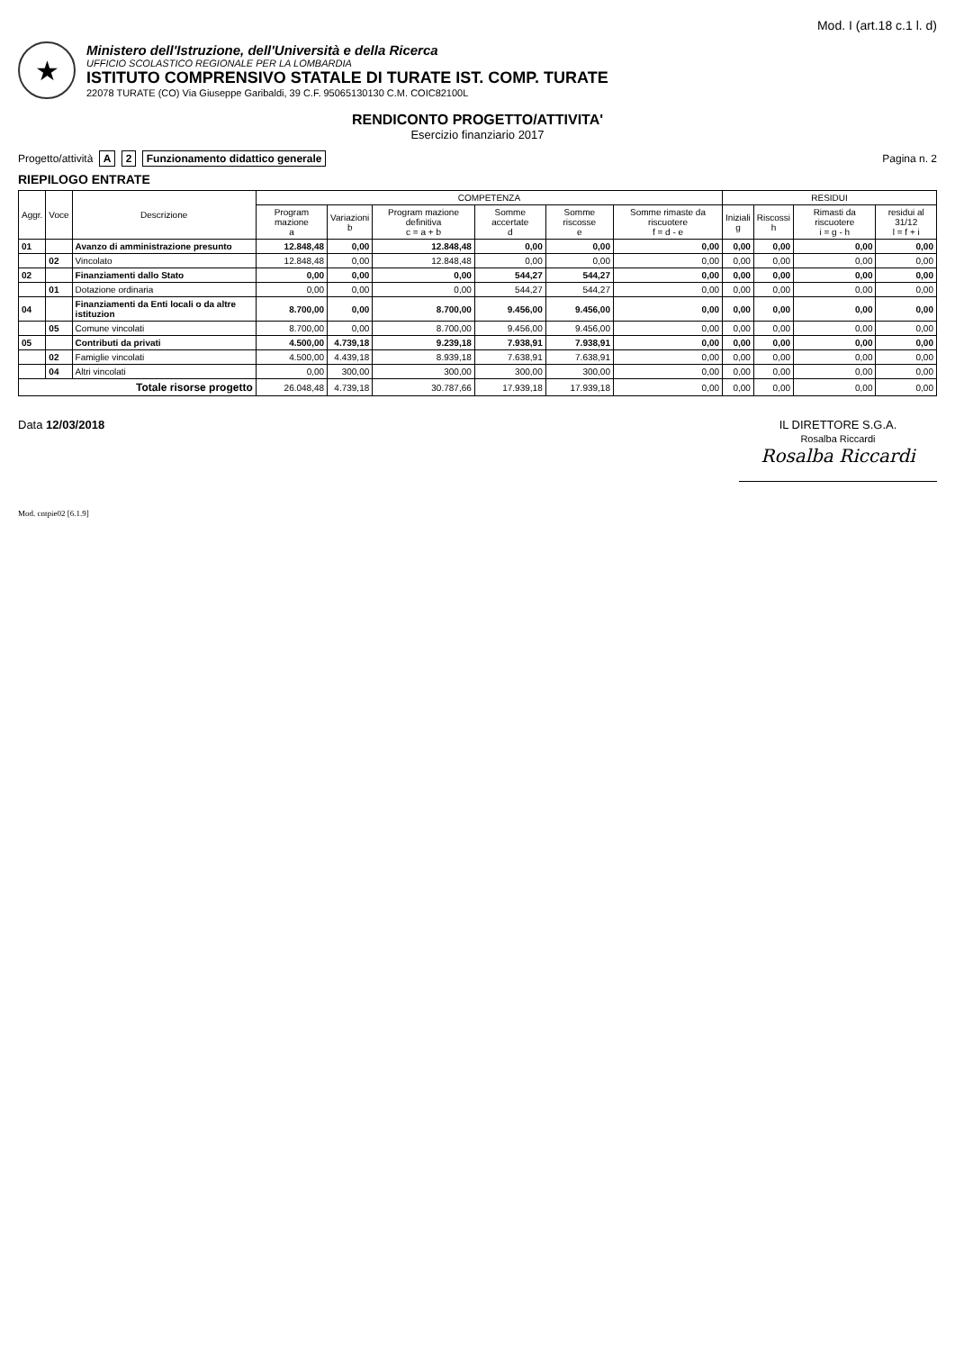Mod. I (art.18 c.1 l. d)
★
Ministero dell'Istruzione, dell'Università e della Ricerca
UFFICIO SCOLASTICO REGIONALE PER LA LOMBARDIA
ISTITUTO COMPRENSIVO STATALE DI TURATE IST. COMP. TURATE
22078 TURATE (CO) Via Giuseppe Garibaldi, 39 C.F. 95065130130 C.M. COIC82100L
RENDICONTO PROGETTO/ATTIVITA'
Esercizio finanziario 2017
Progetto/attività A 2 Funzionamento didattico generale
Pagina n. 2
RIEPILOGO ENTRATE
| Aggr. | Voce | Descrizione | COMPETENZA | | | | | | RESIDUI | | | |
| --- | --- | --- | --- | --- | --- | --- | --- | --- | --- | --- | --- | --- |
| | | | Program mazione a | Variazioni b | Program mazione definitiva c = a + b | Somme accertate d | Somme riscosse e | Somme rimaste da riscuotere f = d - e | Iniziali g | Riscossi h | Rimasti da riscuotere i = g - h | residui al 31/12 l = f + i |
| 01 | | Avanzo di amministrazione presunto | 12.848,48 | 0,00 | 12.848,48 | 0,00 | 0,00 | 0,00 | 0,00 | 0,00 | 0,00 | 0,00 |
| | 02 | Vincolato | 12.848,48 | 0,00 | 12.848,48 | 0,00 | 0,00 | 0,00 | 0,00 | 0,00 | 0,00 | 0,00 |
| 02 | | Finanziamenti dallo Stato | 0,00 | 0,00 | 0,00 | 544,27 | 544,27 | 0,00 | 0,00 | 0,00 | 0,00 | 0,00 |
| | 01 | Dotazione ordinaria | 0,00 | 0,00 | 0,00 | 544,27 | 544,27 | 0,00 | 0,00 | 0,00 | 0,00 | 0,00 |
| 04 | | Finanziamenti da Enti locali o da altre istituzion | 8.700,00 | 0,00 | 8.700,00 | 9.456,00 | 9.456,00 | 0,00 | 0,00 | 0,00 | 0,00 | 0,00 |
| | 05 | Comune vincolati | 8.700,00 | 0,00 | 8.700,00 | 9.456,00 | 9.456,00 | 0,00 | 0,00 | 0,00 | 0,00 | 0,00 |
| 05 | | Contributi da privati | 4.500,00 | 4.739,18 | 9.239,18 | 7.938,91 | 7.938,91 | 0,00 | 0,00 | 0,00 | 0,00 | 0,00 |
| | 02 | Famiglie vincolati | 4.500,00 | 4.439,18 | 8.939,18 | 7.638,91 | 7.638,91 | 0,00 | 0,00 | 0,00 | 0,00 | 0,00 |
| | 04 | Altri vincolati | 0,00 | 300,00 | 300,00 | 300,00 | 300,00 | 0,00 | 0,00 | 0,00 | 0,00 | 0,00 |
| Totale risorse progetto | | | 26.048,48 | 4.739,18 | 30.787,66 | 17.939,18 | 17.939,18 | 0,00 | 0,00 | 0,00 | 0,00 | 0,00 |
Data 12/03/2018 IL DIRETTORE S.G.A.
Rosalba Riccardi
Rosalba Riccardi
Mod. cntpie02 [6.1.9]